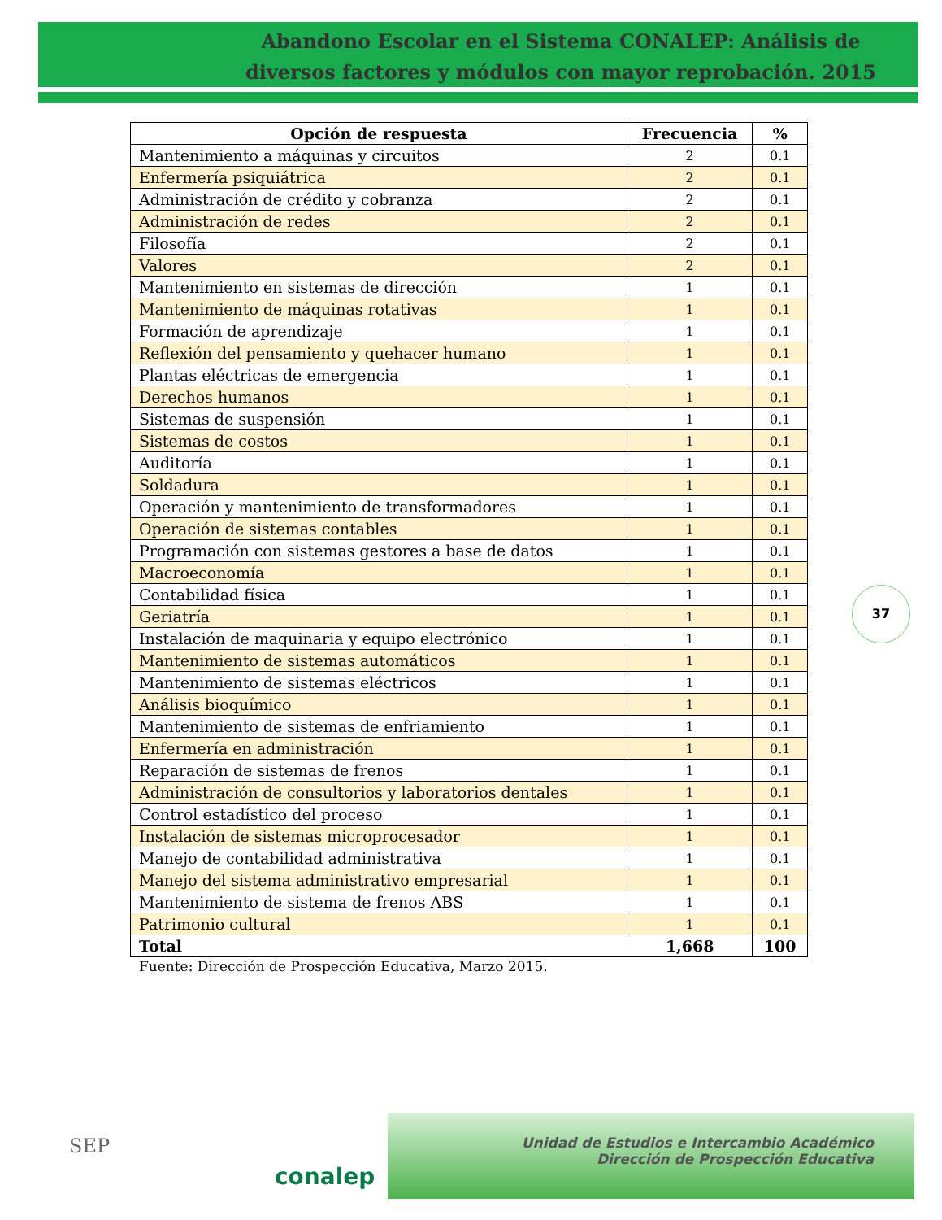Abandono Escolar en el Sistema CONALEP: Análisis de diversos factores y módulos con mayor reprobación. 2015
| Opción de respuesta | Frecuencia | % |
| --- | --- | --- |
| Mantenimiento a máquinas y circuitos | 2 | 0.1 |
| Enfermería psiquiátrica | 2 | 0.1 |
| Administración de crédito y cobranza | 2 | 0.1 |
| Administración de redes | 2 | 0.1 |
| Filosofía | 2 | 0.1 |
| Valores | 2 | 0.1 |
| Mantenimiento en sistemas de dirección | 1 | 0.1 |
| Mantenimiento de máquinas rotativas | 1 | 0.1 |
| Formación de aprendizaje | 1 | 0.1 |
| Reflexión del pensamiento y quehacer humano | 1 | 0.1 |
| Plantas eléctricas de emergencia | 1 | 0.1 |
| Derechos humanos | 1 | 0.1 |
| Sistemas de suspensión | 1 | 0.1 |
| Sistemas de costos | 1 | 0.1 |
| Auditoría | 1 | 0.1 |
| Soldadura | 1 | 0.1 |
| Operación y mantenimiento de transformadores | 1 | 0.1 |
| Operación de sistemas contables | 1 | 0.1 |
| Programación con sistemas gestores a base de datos | 1 | 0.1 |
| Macroeconomía | 1 | 0.1 |
| Contabilidad física | 1 | 0.1 |
| Geriatría | 1 | 0.1 |
| Instalación de maquinaria y equipo electrónico | 1 | 0.1 |
| Mantenimiento de sistemas automáticos | 1 | 0.1 |
| Mantenimiento de sistemas eléctricos | 1 | 0.1 |
| Análisis bioquímico | 1 | 0.1 |
| Mantenimiento de sistemas de enfriamiento | 1 | 0.1 |
| Enfermería en administración | 1 | 0.1 |
| Reparación de sistemas de frenos | 1 | 0.1 |
| Administración de consultorios y laboratorios dentales | 1 | 0.1 |
| Control estadístico del proceso | 1 | 0.1 |
| Instalación de sistemas microprocesador | 1 | 0.1 |
| Manejo de contabilidad administrativa | 1 | 0.1 |
| Manejo del sistema administrativo empresarial | 1 | 0.1 |
| Mantenimiento de sistema de frenos ABS | 1 | 0.1 |
| Patrimonio cultural | 1 | 0.1 |
| Total | 1,668 | 100 |
Fuente: Dirección de Prospección Educativa, Marzo 2015.
37
SEP
conalep
Unidad de Estudios e Intercambio Académico
Dirección de Prospección Educativa